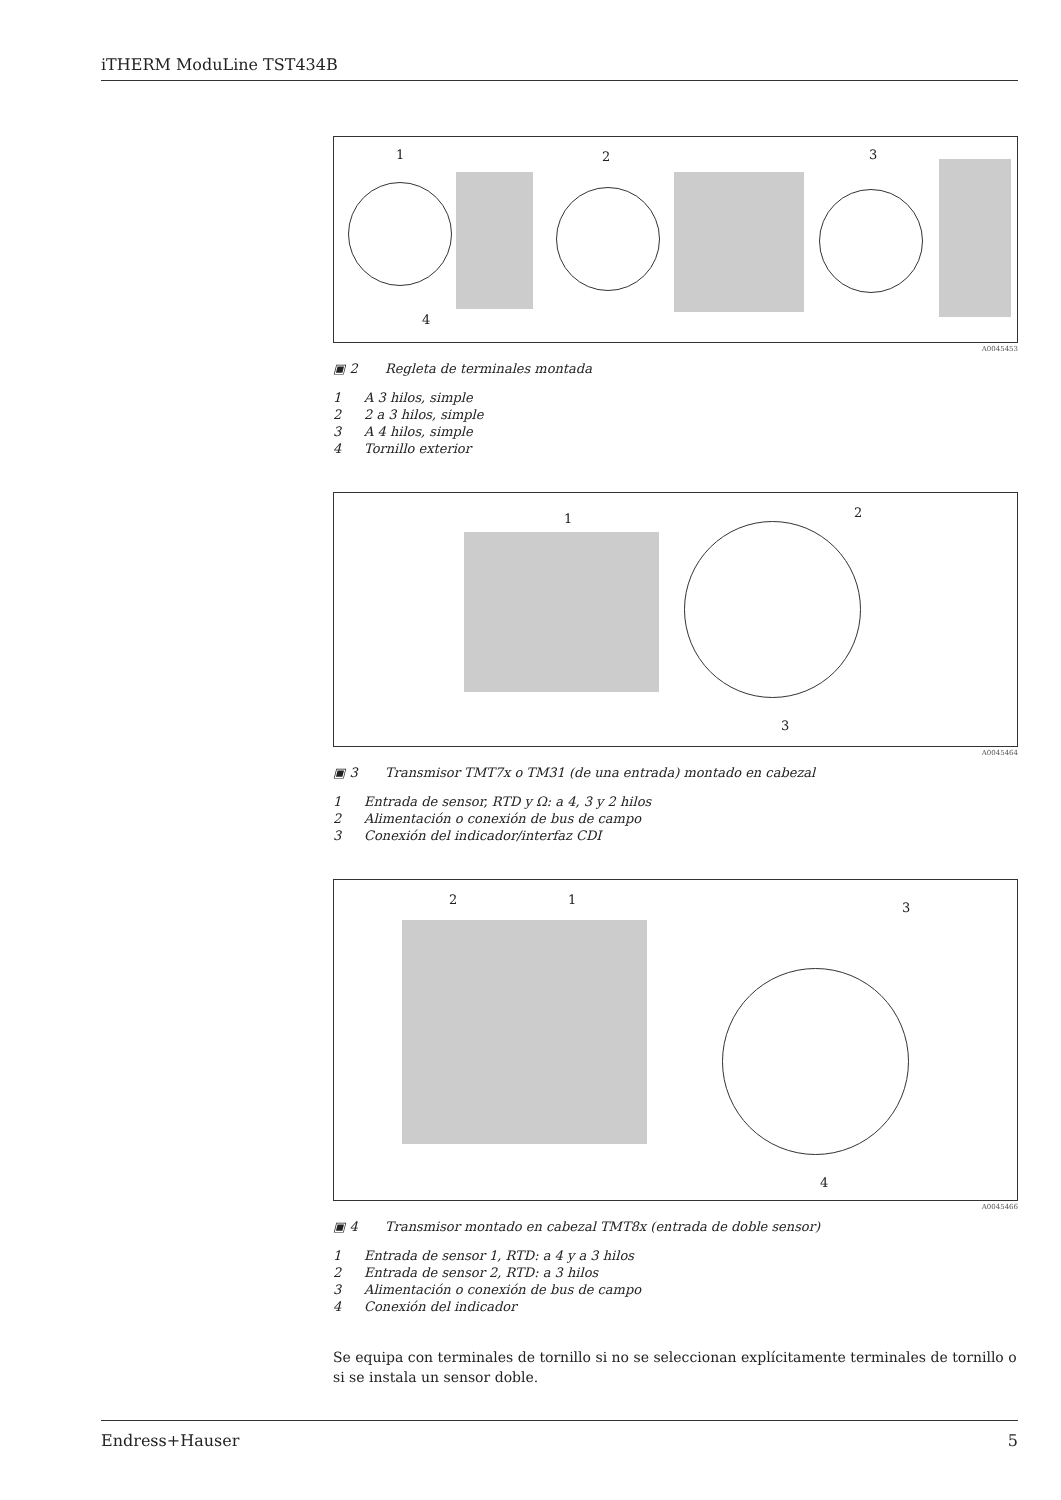iTHERM ModuLine TST434B
1 2 3
4
A0045453
▣ 2 Regleta de terminales montada
1 A 3 hilos, simple
2 2 a 3 hilos, simple
3 A 4 hilos, simple
4 Tornillo exterior
1 2
3
A0045464
▣ 3 Transmisor TMT7x o TM31 (de una entrada) montado en cabezal
1 Entrada de sensor, RTD y Ω: a 4, 3 y 2 hilos
2 Alimentación o conexión de bus de campo
3 Conexión del indicador/interfaz CDI
2 1
3
4
A0045466
▣ 4 Transmisor montado en cabezal TMT8x (entrada de doble sensor)
1 Entrada de sensor 1, RTD: a 4 y a 3 hilos
2 Entrada de sensor 2, RTD: a 3 hilos
3 Alimentación o conexión de bus de campo
4 Conexión del indicador
Se equipa con terminales de tornillo si no se seleccionan explícitamente terminales de tornillo o si se instala un sensor doble.
Endress+Hauser 5